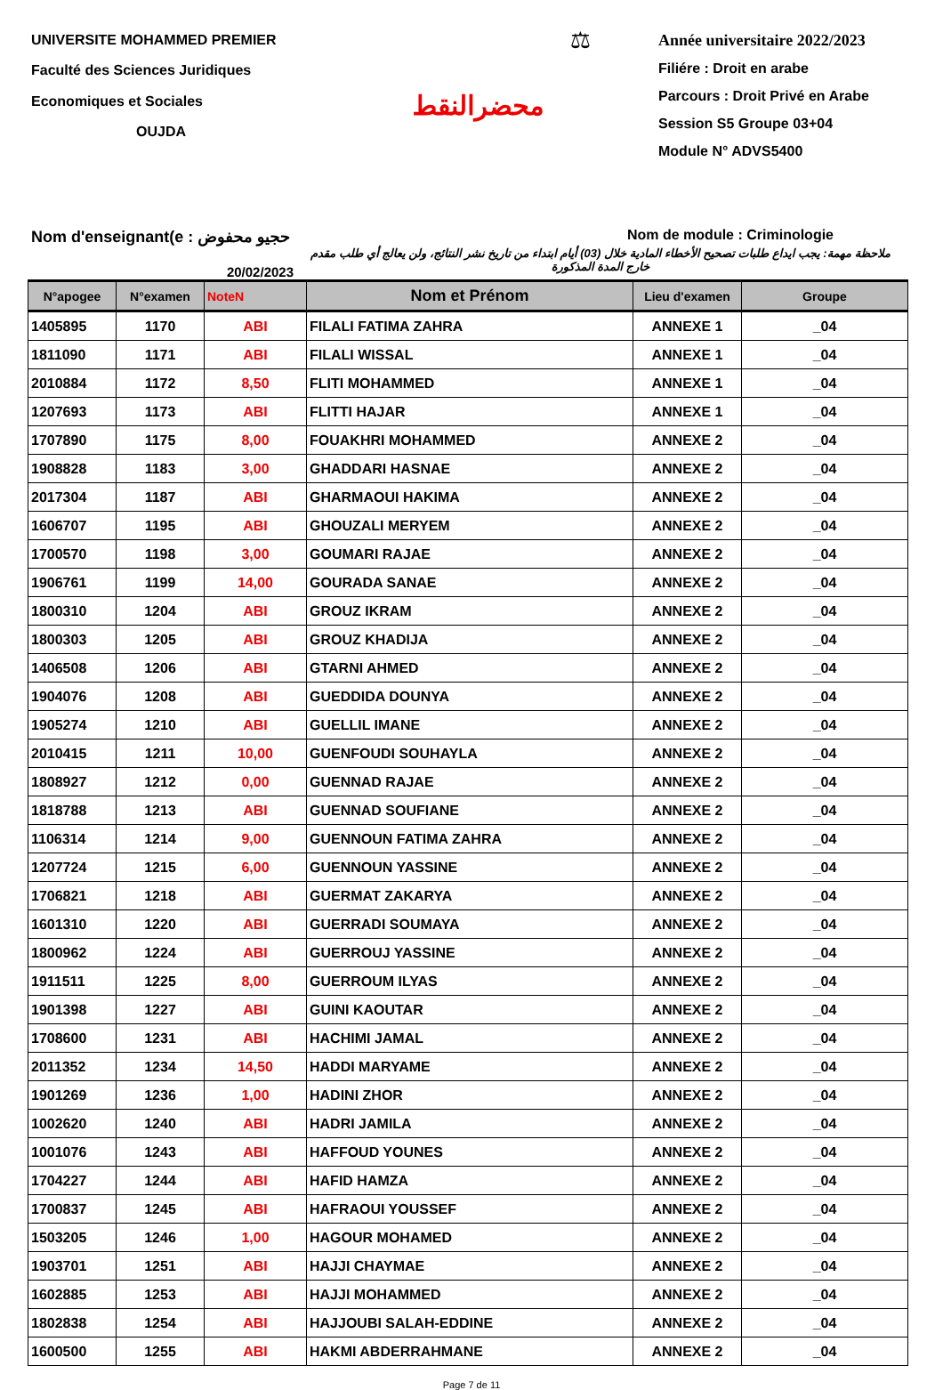UNIVERSITE MOHAMMED PREMIER
Faculté des Sciences Juridiques
Economiques et Sociales
OUJDA
⚖
محضرالنقط
Année universitaire 2022/2023
Filiére : Droit en arabe
Parcours : Droit Privé en Arabe
Session S5 Groupe 03+04
Module N° ADVS5400
Nom d'enseignant(e : حجيو محفوض Nom de module : Criminologie
20/02/2023
ملاحظة مهمة: يجب ايداع طلبات تصحيح الأخطاء المادية خلال (03) أيام ابتداء من تاريخ نشر النتائج، ولن يعالج أي طلب مقدم خارج المدة المذكورة
| N°apogee | N°examen | NoteN | Nom et Prénom | Lieu d'examen | Groupe |
| --- | --- | --- | --- | --- | --- |
| 1405895 | 1170 | ABI | FILALI FATIMA ZAHRA | ANNEXE 1 | _04 |
| 1811090 | 1171 | ABI | FILALI WISSAL | ANNEXE 1 | _04 |
| 2010884 | 1172 | 8,50 | FLITI MOHAMMED | ANNEXE 1 | _04 |
| 1207693 | 1173 | ABI | FLITTI HAJAR | ANNEXE 1 | _04 |
| 1707890 | 1175 | 8,00 | FOUAKHRI MOHAMMED | ANNEXE 2 | _04 |
| 1908828 | 1183 | 3,00 | GHADDARI HASNAE | ANNEXE 2 | _04 |
| 2017304 | 1187 | ABI | GHARMAOUI HAKIMA | ANNEXE 2 | _04 |
| 1606707 | 1195 | ABI | GHOUZALI MERYEM | ANNEXE 2 | _04 |
| 1700570 | 1198 | 3,00 | GOUMARI RAJAE | ANNEXE 2 | _04 |
| 1906761 | 1199 | 14,00 | GOURADA SANAE | ANNEXE 2 | _04 |
| 1800310 | 1204 | ABI | GROUZ IKRAM | ANNEXE 2 | _04 |
| 1800303 | 1205 | ABI | GROUZ KHADIJA | ANNEXE 2 | _04 |
| 1406508 | 1206 | ABI | GTARNI AHMED | ANNEXE 2 | _04 |
| 1904076 | 1208 | ABI | GUEDDIDA DOUNYA | ANNEXE 2 | _04 |
| 1905274 | 1210 | ABI | GUELLIL IMANE | ANNEXE 2 | _04 |
| 2010415 | 1211 | 10,00 | GUENFOUDI SOUHAYLA | ANNEXE 2 | _04 |
| 1808927 | 1212 | 0,00 | GUENNAD RAJAE | ANNEXE 2 | _04 |
| 1818788 | 1213 | ABI | GUENNAD SOUFIANE | ANNEXE 2 | _04 |
| 1106314 | 1214 | 9,00 | GUENNOUN FATIMA ZAHRA | ANNEXE 2 | _04 |
| 1207724 | 1215 | 6,00 | GUENNOUN YASSINE | ANNEXE 2 | _04 |
| 1706821 | 1218 | ABI | GUERMAT ZAKARYA | ANNEXE 2 | _04 |
| 1601310 | 1220 | ABI | GUERRADI SOUMAYA | ANNEXE 2 | _04 |
| 1800962 | 1224 | ABI | GUERROUJ YASSINE | ANNEXE 2 | _04 |
| 1911511 | 1225 | 8,00 | GUERROUM ILYAS | ANNEXE 2 | _04 |
| 1901398 | 1227 | ABI | GUINI KAOUTAR | ANNEXE 2 | _04 |
| 1708600 | 1231 | ABI | HACHIMI JAMAL | ANNEXE 2 | _04 |
| 2011352 | 1234 | 14,50 | HADDI MARYAME | ANNEXE 2 | _04 |
| 1901269 | 1236 | 1,00 | HADINI ZHOR | ANNEXE 2 | _04 |
| 1002620 | 1240 | ABI | HADRI JAMILA | ANNEXE 2 | _04 |
| 1001076 | 1243 | ABI | HAFFOUD YOUNES | ANNEXE 2 | _04 |
| 1704227 | 1244 | ABI | HAFID HAMZA | ANNEXE 2 | _04 |
| 1700837 | 1245 | ABI | HAFRAOUI YOUSSEF | ANNEXE 2 | _04 |
| 1503205 | 1246 | 1,00 | HAGOUR MOHAMED | ANNEXE 2 | _04 |
| 1903701 | 1251 | ABI | HAJJI CHAYMAE | ANNEXE 2 | _04 |
| 1602885 | 1253 | ABI | HAJJI MOHAMMED | ANNEXE 2 | _04 |
| 1802838 | 1254 | ABI | HAJJOUBI SALAH-EDDINE | ANNEXE 2 | _04 |
| 1600500 | 1255 | ABI | HAKMI ABDERRAHMANE | ANNEXE 2 | _04 |
Page 7 de 11